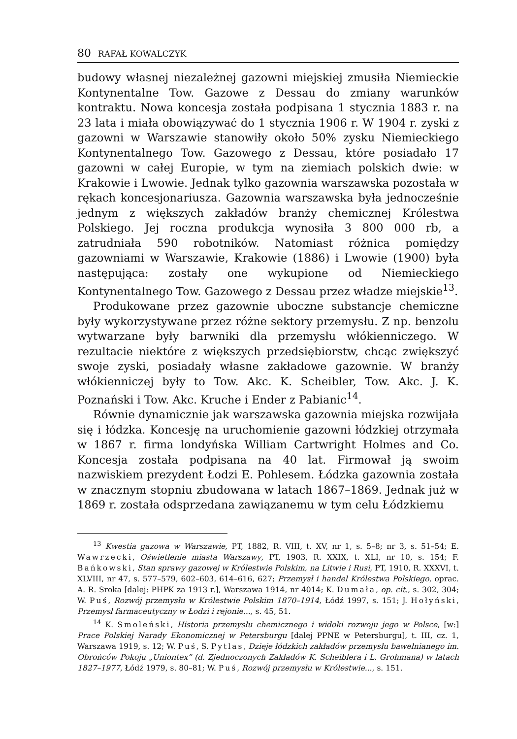80 RAFAŁ KOWALCZYK
budowy własnej niezależnej gazowni miejskiej zmusiła Niemieckie Kontynentalne Tow. Gazowe z Dessau do zmiany warunków kontraktu. Nowa koncesja została podpisana 1 stycznia 1883 r. na 23 lata i miała obowiązywać do 1 stycznia 1906 r. W 1904 r. zyski z gazowni w Warszawie stanowiły około 50% zysku Niemieckiego Kontynentalnego Tow. Gazowego z Dessau, które posiadało 17 gazowni w całej Europie, w tym na ziemiach polskich dwie: w Krakowie i Lwowie. Jednak tylko gazownia warszawska pozostała w rękach koncesjonariusza. Gazownia warszawska była jednocześnie jednym z większych zakładów branży chemicznej Królestwa Polskiego. Jej roczna produkcja wynosiła 3 800 000 rb, a zatrudniała 590 robotników. Natomiast różnica pomiędzy gazowniami w Warszawie, Krakowie (1886) i Lwowie (1900) była następująca: zostały one wykupione od Niemieckiego Kontynentalnego Tow. Gazowego z Dessau przez władze miejskie<sup>13</sup>.
Produkowane przez gazownie uboczne substancje chemiczne były wykorzystywane przez różne sektory przemysłu. Z np. benzolu wytwarzane były barwniki dla przemysłu włókienniczego. W rezultacie niektóre z większych przedsiębiorstw, chcąc zwiększyć swoje zyski, posiadały własne zakładowe gazownie. W branży włókienniczej były to Tow. Akc. K. Scheibler, Tow. Akc. J. K. Poznański i Tow. Akc. Kruche i Ender z Pabianic<sup>14</sup>.
Równie dynamicznie jak warszawska gazownia miejska rozwijała się i łódzka. Koncesję na uruchomienie gazowni łódzkiej otrzymała w 1867 r. firma londyńska William Cartwright Holmes and Co. Koncesja została podpisana na 40 lat. Firmował ją swoim nazwiskiem prezydent Łodzi E. Pohlesem. Łódzka gazownia została w znacznym stopniu zbudowana w latach 1867–1869. Jednak już w 1869 r. została odsprzedana zawiązanemu w tym celu Łódzkiemu
<sup>13</sup> Kwestia gazowa w Warszawie, PT, 1882, R. VIII, t. XV, nr 1, s. 5–8; nr 3, s. 51–54; E. Wawrzecki, Oświetlenie miasta Warszawy, PT, 1903, R. XXIX, t. XLI, nr 10, s. 154; F. Bańkowski, Stan sprawy gazowej w Królestwie Polskim, na Litwie i Rusi, PT, 1910, R. XXXVI, t. XLVIII, nr 47, s. 577–579, 602–603, 614–616, 627; Przemysł i handel Królestwa Polskiego, oprac. A. R. Sroka [dalej: PHPK za 1913 r.], Warszawa 1914, nr 4014; K. Dumała, op. cit., s. 302, 304; W. Puś, Rozwój przemysłu w Królestwie Polskim 1870–1914, Łódź 1997, s. 151; J. Hołyński, Przemysł farmaceutyczny w Łodzi i rejonie..., s. 45, 51.
<sup>14</sup> K. Smoleński, Historia przemysłu chemicznego i widoki rozwoju jego w Polsce, [w:] Prace Polskiej Narady Ekonomicznej w Petersburgu [dalej PPNE w Petersburgu], t. III, cz. 1, Warszawa 1919, s. 12; W. Puś, S. Pytlas, Dzieje łódzkich zakładów przemysłu bawełnianego im. Obrońców Pokoju „Uniontex” (d. Zjednoczonych Zakładów K. Scheiblera i L. Grohmana) w latach 1827–1977, Łódź 1979, s. 80–81; W. Puś, Rozwój przemysłu w Królestwie..., s. 151.